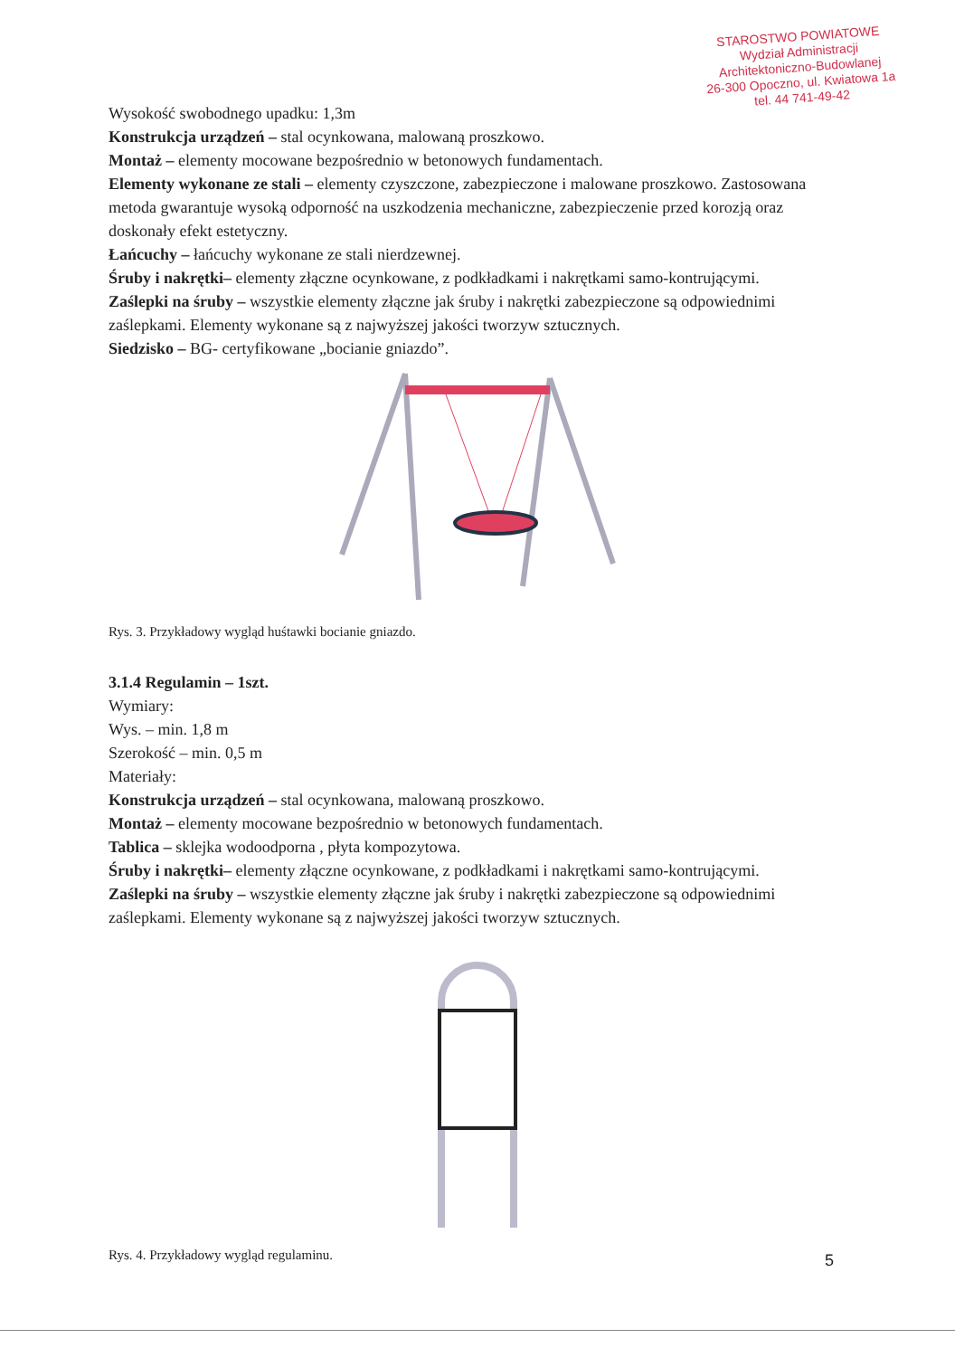STAROSTWO POWIATOWE
Wydział Administracji
Architektoniczno-Budowlanej
26-300 Opoczno, ul. Kwiatowa 1a
tel. 44 741-49-42
Wysokość swobodnego upadku: 1,3m
Konstrukcja urządzeń – stal ocynkowana, malowaną proszkowo.
Montaż – elementy mocowane bezpośrednio w betonowych fundamentach.
Elementy wykonane ze stali – elementy czyszczone, zabezpieczone i malowane proszkowo. Zastosowana metoda gwarantuje wysoką odporność na uszkodzenia mechaniczne, zabezpieczenie przed korozją oraz doskonały efekt estetyczny.
Łańcuchy – łańcuchy wykonane ze stali nierdzewnej.
Śruby i nakrętki– elementy złączne ocynkowane, z podkładkami i nakrętkami samo-kontrującymi.
Zaślepki na śruby – wszystkie elementy złączne jak śruby i nakrętki zabezpieczone są odpowiednimi zaślepkami. Elementy wykonane są z najwyższej jakości tworzyw sztucznych.
Siedzisko – BG- certyfikowane „bocianie gniazdo”.
Rys. 3. Przykładowy wygląd huśtawki bocianie gniazdo.
3.1.4 Regulamin – 1szt.
Wymiary:
Wys. – min. 1,8 m
Szerokość – min. 0,5 m
Materiały:
Konstrukcja urządzeń – stal ocynkowana, malowaną proszkowo.
Montaż – elementy mocowane bezpośrednio w betonowych fundamentach.
Tablica – sklejka wodoodporna , płyta kompozytowa.
Śruby i nakrętki– elementy złączne ocynkowane, z podkładkami i nakrętkami samo-kontrującymi.
Zaślepki na śruby – wszystkie elementy złączne jak śruby i nakrętki zabezpieczone są odpowiednimi zaślepkami. Elementy wykonane są z najwyższej jakości tworzyw sztucznych.
Rys. 4. Przykładowy wygląd regulaminu.
5